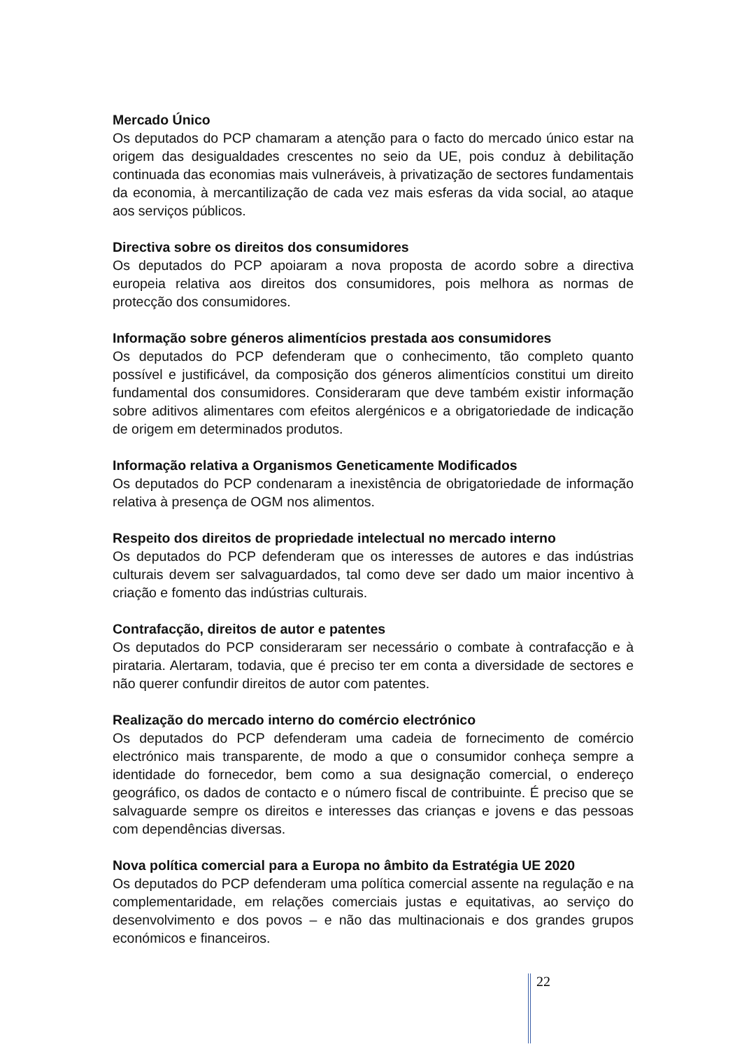Mercado Único
Os deputados do PCP chamaram a atenção para o facto do mercado único estar na origem das desigualdades crescentes no seio da UE, pois conduz à debilitação continuada das economias mais vulneráveis, à privatização de sectores fundamentais da economia, à mercantilização de cada vez mais esferas da vida social, ao ataque aos serviços públicos.
Directiva sobre os direitos dos consumidores
Os deputados do PCP apoiaram a nova proposta de acordo sobre a directiva europeia relativa aos direitos dos consumidores, pois melhora as normas de protecção dos consumidores.
Informação sobre géneros alimentícios prestada aos consumidores
Os deputados do PCP defenderam que o conhecimento, tão completo quanto possível e justificável, da composição dos géneros alimentícios constitui um direito fundamental dos consumidores. Consideraram que deve também existir informação sobre aditivos alimentares com efeitos alergénicos e a obrigatoriedade de indicação de origem em determinados produtos.
Informação relativa a Organismos Geneticamente Modificados
Os deputados do PCP condenaram a inexistência de obrigatoriedade de informação relativa à presença de OGM nos alimentos.
Respeito dos direitos de propriedade intelectual no mercado interno
Os deputados do PCP defenderam que os interesses de autores e das indústrias culturais devem ser salvaguardados, tal como deve ser dado um maior incentivo à criação e fomento das indústrias culturais.
Contrafacção, direitos de autor e patentes
Os deputados do PCP consideraram ser necessário o combate à contrafacção e à pirataria. Alertaram, todavia, que é preciso ter em conta a diversidade de sectores e não querer confundir direitos de autor com patentes.
Realização do mercado interno do comércio electrónico
Os deputados do PCP defenderam uma cadeia de fornecimento de comércio electrónico mais transparente, de modo a que o consumidor conheça sempre a identidade do fornecedor, bem como a sua designação comercial, o endereço geográfico, os dados de contacto e o número fiscal de contribuinte. É preciso que se salvaguarde sempre os direitos e interesses das crianças e jovens e das pessoas com dependências diversas.
Nova política comercial para a Europa no âmbito da Estratégia UE 2020
Os deputados do PCP defenderam uma política comercial assente na regulação e na complementaridade, em relações comerciais justas e equitativas, ao serviço do desenvolvimento e dos povos – e não das multinacionais e dos grandes grupos económicos e financeiros.
22